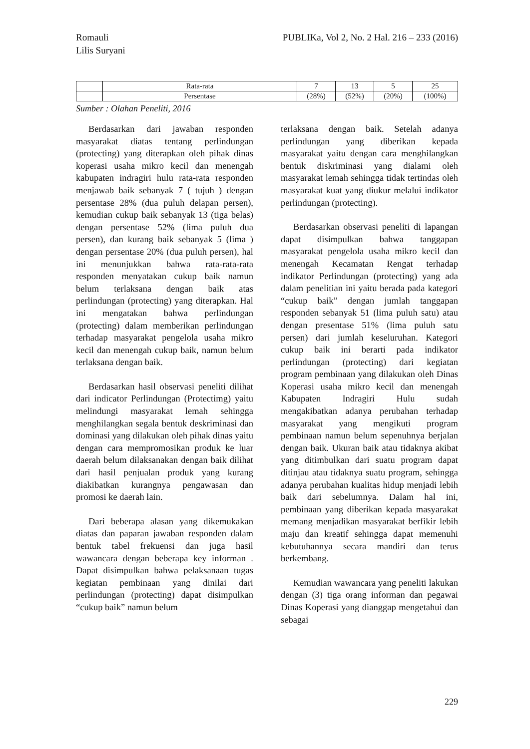Romauli
Lilis Suryani
PUBLIKa, Vol 2, No. 2 Hal. 216 – 233 (2016)
| | Rata-rata | 7 | 13 | 5 | 25 |
| | Persentase | (28%) | (52%) | (20%) | (100%) |
Sumber : Olahan Peneliti, 2016
Berdasarkan dari jawaban responden masyarakat diatas tentang perlindungan (protecting) yang diterapkan oleh pihak dinas koperasi usaha mikro kecil dan menengah kabupaten indragiri hulu rata-rata responden menjawab baik sebanyak 7 ( tujuh ) dengan persentase 28% (dua puluh delapan persen), kemudian cukup baik sebanyak 13 (tiga belas) dengan persentase 52% (lima puluh dua persen), dan kurang baik sebanyak 5 (lima ) dengan persentase 20% (dua puluh persen), hal ini menunjukkan bahwa rata-rata-rata responden menyatakan cukup baik namun belum terlaksana dengan baik atas perlindungan (protecting) yang diterapkan. Hal ini mengatakan bahwa perlindungan (protecting) dalam memberikan perlindungan terhadap masyarakat pengelola usaha mikro kecil dan menengah cukup baik, namun belum terlaksana dengan baik.
Berdasarkan hasil observasi peneliti dilihat dari indicator Perlindungan (Protectimg) yaitu melindungi masyarakat lemah sehingga menghilangkan segala bentuk deskriminasi dan dominasi yang dilakukan oleh pihak dinas yaitu dengan cara mempromosikan produk ke luar daerah belum dilaksanakan dengan baik dilihat dari hasil penjualan produk yang kurang diakibatkan kurangnya pengawasan dan promosi ke daerah lain.
Dari beberapa alasan yang dikemukakan diatas dan paparan jawaban responden dalam bentuk tabel frekuensi dan juga hasil wawancara dengan beberapa key informan . Dapat disimpulkan bahwa pelaksanaan tugas kegiatan pembinaan yang dinilai dari perlindungan (protecting) dapat disimpulkan “cukup baik” namun belum
terlaksana dengan baik. Setelah adanya perlindungan yang diberikan kepada masyarakat yaitu dengan cara menghilangkan bentuk diskriminasi yang dialami oleh masyarakat lemah sehingga tidak tertindas oleh masyarakat kuat yang diukur melalui indikator perlindungan (protecting).
Berdasarkan observasi peneliti di lapangan dapat disimpulkan bahwa tanggapan masyarakat pengelola usaha mikro kecil dan menengah Kecamatan Rengat terhadap indikator Perlindungan (protecting) yang ada dalam penelitian ini yaitu berada pada kategori “cukup baik” dengan jumlah tanggapan responden sebanyak 51 (lima puluh satu) atau dengan presentase 51% (lima puluh satu persen) dari jumlah keseluruhan. Kategori cukup baik ini berarti pada indikator perlindungan (protecting) dari kegiatan program pembinaan yang dilakukan oleh Dinas Koperasi usaha mikro kecil dan menengah Kabupaten Indragiri Hulu sudah mengakibatkan adanya perubahan terhadap masyarakat yang mengikuti program pembinaan namun belum sepenuhnya berjalan dengan baik. Ukuran baik atau tidaknya akibat yang ditimbulkan dari suatu program dapat ditinjau atau tidaknya suatu program, sehingga adanya perubahan kualitas hidup menjadi lebih baik dari sebelumnya. Dalam hal ini, pembinaan yang diberikan kepada masyarakat memang menjadikan masyarakat berfikir lebih maju dan kreatif sehingga dapat memenuhi kebutuhannya secara mandiri dan terus berkembang.
Kemudian wawancara yang peneliti lakukan dengan (3) tiga orang informan dan pegawai Dinas Koperasi yang dianggap mengetahui dan sebagai
229